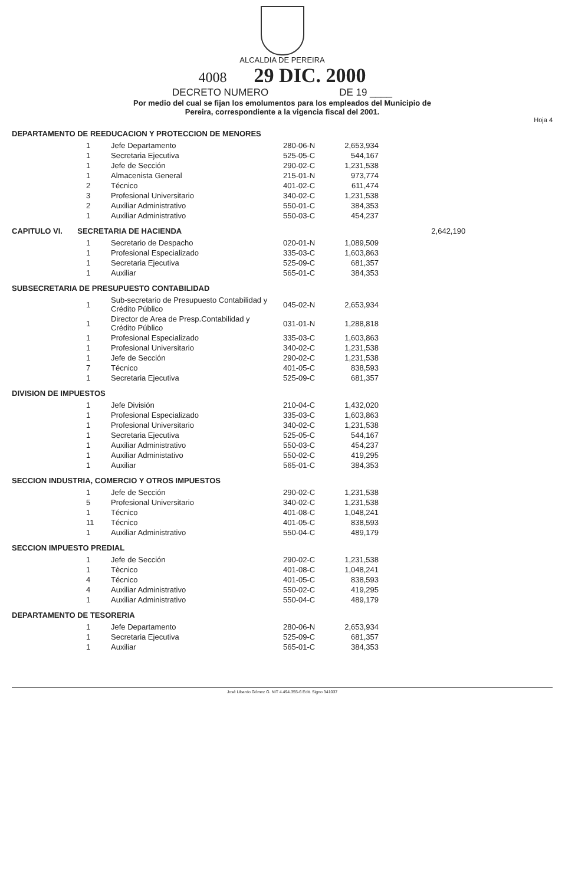ALCALDIA DE PEREIRA
4008 29 DIC. 2000
DECRETO NUMERO DE 19 ____
Por medio del cual se fijan los emolumentos para los empleados del Municipio de
Pereira, correspondiente a la vigencia fiscal del 2001.
Hoja 4
DEPARTAMENTO DE REEDUCACION Y PROTECCION DE MENORES
| 1 | Jefe Departamento | 280-06-N | 2,653,934 |
| 1 | Secretaria Ejecutiva | 525-05-C | 544,167 |
| 1 | Jefe de Sección | 290-02-C | 1,231,538 |
| 1 | Almacenista General | 215-01-N | 973,774 |
| 2 | Técnico | 401-02-C | 611,474 |
| 3 | Profesional Universitario | 340-02-C | 1,231,538 |
| 2 | Auxiliar Administrativo | 550-01-C | 384,353 |
| 1 | Auxiliar Administrativo | 550-03-C | 454,237 |
CAPITULO VI. SECRETARIA DE HACIENDA 2,642,190
| 1 | Secretario de Despacho | 020-01-N | 1,089,509 |
| 1 | Profesional Especializado | 335-03-C | 1,603,863 |
| 1 | Secretaria Ejecutiva | 525-09-C | 681,357 |
| 1 | Auxiliar | 565-01-C | 384,353 |
SUBSECRETARIA DE PRESUPUESTO CONTABILIDAD
| 1 | Sub-secretario de Presupuesto Contabilidad y Crédito Público | 045-02-N | 2,653,934 |
| 1 | Director de Area de Presp.Contabilidad y Crédito Público | 031-01-N | 1,288,818 |
| 1 | Profesional Especializado | 335-03-C | 1,603,863 |
| 1 | Profesional Universitario | 340-02-C | 1,231,538 |
| 1 | Jefe de Sección | 290-02-C | 1,231,538 |
| 7 | Técnico | 401-05-C | 838,593 |
| 1 | Secretaria Ejecutiva | 525-09-C | 681,357 |
DIVISION DE IMPUESTOS
| 1 | Jefe División | 210-04-C | 1,432,020 |
| 1 | Profesional Especializado | 335-03-C | 1,603,863 |
| 1 | Profesional Universitario | 340-02-C | 1,231,538 |
| 1 | Secretaria Ejecutiva | 525-05-C | 544,167 |
| 1 | Auxiliar Administrativo | 550-03-C | 454,237 |
| 1 | Auxiliar Administativo | 550-02-C | 419,295 |
| 1 | Auxiliar | 565-01-C | 384,353 |
SECCION INDUSTRIA, COMERCIO Y OTROS IMPUESTOS
| 1 | Jefe de Sección | 290-02-C | 1,231,538 |
| 5 | Profesional Universitario | 340-02-C | 1,231,538 |
| 1 | Técnico | 401-08-C | 1,048,241 |
| 11 | Técnico | 401-05-C | 838,593 |
| 1 | Auxiliar Administrativo | 550-04-C | 489,179 |
SECCION IMPUESTO PREDIAL
| 1 | Jefe de Sección | 290-02-C | 1,231,538 |
| 1 | Tècnico | 401-08-C | 1,048,241 |
| 4 | Técnico | 401-05-C | 838,593 |
| 4 | Auxiliar Administrativo | 550-02-C | 419,295 |
| 1 | Auxiliar Administrativo | 550-04-C | 489,179 |
DEPARTAMENTO DE TESORERIA
| 1 | Jefe Departamento | 280-06-N | 2,653,934 |
| 1 | Secretaria Ejecutiva | 525-09-C | 681,357 |
| 1 | Auxiliar | 565-01-C | 384,353 |
José Libardo Gómez G. NIT 4.494.355-6 Edit. Signo 341037